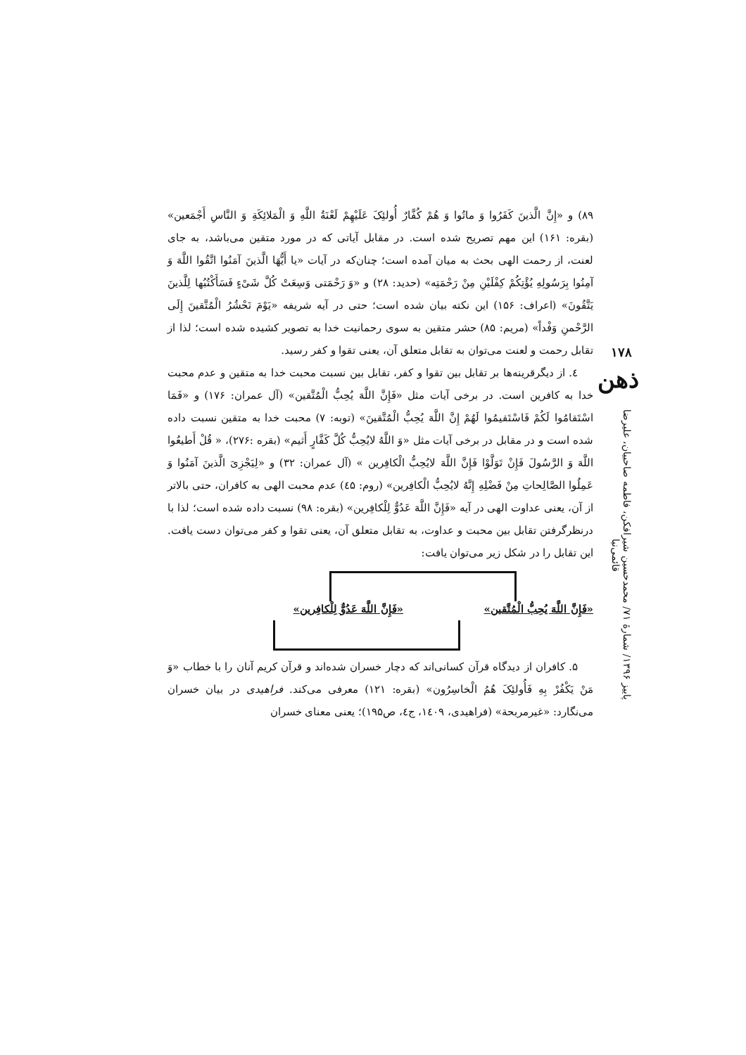۱۷۸
ذهن
پاییز ۱۳۹۶/ شمارهٔ ۷۱/ محمدحسین شیرافکن، فاطمه صاحبیان، علیرضا قائمی‌نیا
۸۹) و «إِنَّ الَّذینَ کَفَرُوا وَ ماتُوا وَ هُمْ کُفَّارٌ أُولئِکَ عَلَیْهِمْ لَعْنَةُ اللَّهِ وَ الْمَلائِکَةِ وَ النَّاسِ أَجْمَعین» (بقره: ۱۶۱) این مهم تصریح شده است. در مقابل آیاتی که در مورد متقین می‌باشد، به جای لعنت، از رحمت الهی بحث به میان آمده است؛ چنان‌که در آیات «یا أَیُّهَا الَّذینَ آمَنُوا اتَّقُوا اللَّهَ وَ آمِنُوا بِرَسُولِهِ یُؤْتِکُمْ کِفْلَیْنِ مِنْ رَحْمَتِه» (حدید: ۲۸) و «وَ رَحْمَتی وَسِعَتْ کُلَّ شَیْ‌ءٍ فَسَأَکْتُبُها لِلَّذینَ یَتَّقُونَ» (اعراف: ۱۵۶) این نکته بیان شده است؛ حتی در آیه شریفه «یَوْمَ نَحْشُرُ الْمُتَّقینَ إِلَی الرَّحْمنِ وَفْداً» (مریم: ۸۵) حشر متقین به سوی رحمانیت خدا به تصویر کشیده شده است؛ لذا از تقابل رحمت و لعنت می‌توان به تقابل متعلق آن، یعنی تقوا و کفر رسید.
٤. از دیگرقرینه‌ها بر تقابل بین تقوا و کفر، تقابل بین نسبت محبت خدا به متقین و عدم محبت خدا به کافرین است. در برخی آیات مثل «فَإِنَّ اللَّهَ یُحِبُّ الْمُتَّقین» (آل عمران: ۱۷۶) و «فَمَا اسْتَقامُوا لَکُمْ فَاسْتَقیمُوا لَهُمْ إِنَّ اللَّهَ یُحِبُّ الْمُتَّقینَ» (توبه: ۷) محبت خدا به متقین نسبت داده شده است و در مقابل در برخی آیات مثل «وَ اللَّهُ لایُحِبُّ کُلَّ کَفَّارٍ أَثیم» (بقره :۲۷۶)، « قُلْ أَطیعُوا اللَّهَ وَ الرَّسُولَ فَإِنْ تَوَلَّوْا فَإِنَّ اللَّهَ لایُحِبُّ الْکافِرین » (آل عمران: ۳۲) و «لِیَجْزِیَ الَّذینَ آمَنُوا وَ عَمِلُوا الصَّالِحاتِ مِنْ فَضْلِهِ إِنَّهُ لایُحِبُّ الْکافِرین» (روم: ٤۵) عدم محبت الهی به کافران، حتی بالاتر از آن، یعنی عداوت الهی در آیه «فَإِنَّ اللَّهَ عَدُوٌّ لِلْکافِرین» (بقره: ۹۸) نسبت داده شده است؛ لذا با درنظرگرفتن تقابل بین محبت و عداوت، به تقابل متعلق آن، یعنی تقوا و کفر می‌توان دست یافت. این تقابل را در شکل زیر می‌توان یافت:
«فَإِنَّ اللَّهَ یُحِبُّ الْمُتَّقین» «فَإِنَّ اللَّهَ عَدُوٌّ لِلْکافِرین»
۵. کافران از دیدگاه قرآن کسانی‌اند که دچار خسران شده‌اند و قرآن کریم آنان را با خطاب «وَ مَنْ یَکْفُرْ بِهِ فَأُولئِکَ هُمُ الْخاسِرُون» (بقره: ۱۲۱) معرفی می‌کند. فراهیدی در بیان خسران می‌نگارد: «غیرمربحة» (فراهیدی، ۱٤۰۹، ج٤، ص۱۹۵)؛ یعنی معنای خسران